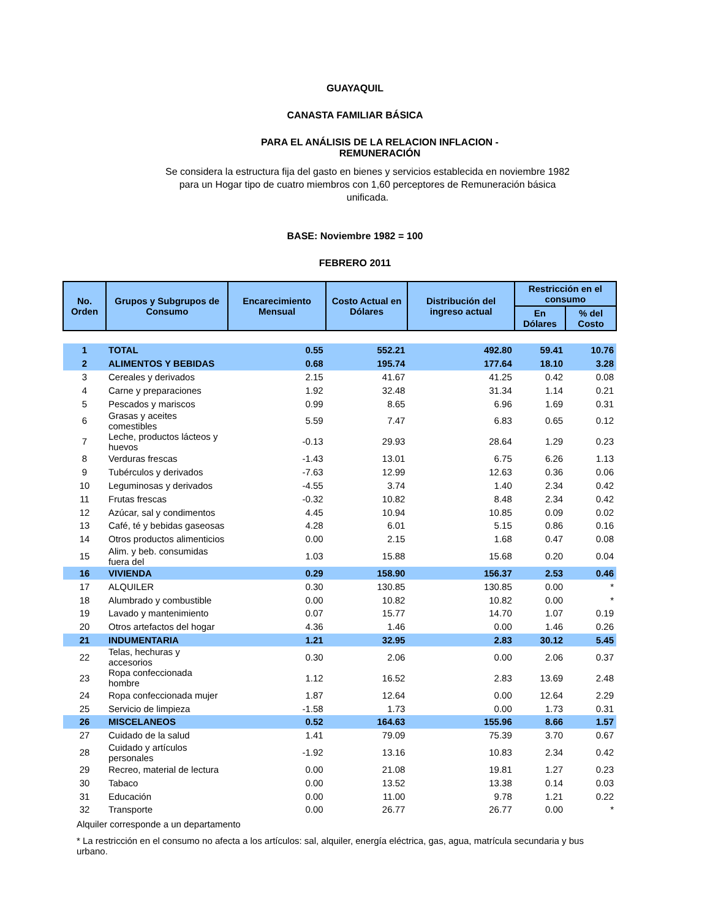GUAYAQUIL
CANASTA FAMILIAR BÁSICA
PARA EL ANÁLISIS DE LA RELACION INFLACION - REMUNERACIÓN
Se considera la estructura fija del gasto en bienes y servicios establecida en noviembre 1982 para un Hogar tipo de cuatro miembros con 1,60 perceptores de Remuneración básica unificada.
BASE: Noviembre 1982 = 100
FEBRERO 2011
| No. Orden | Grupos y Subgrupos de Consumo | Encarecimiento Mensual | Costo Actual en Dólares | Distribución del ingreso actual | Restricción en el consumo | |
| --- | --- | --- | --- | --- | --- | --- |
| | | | | | En Dólares | % del Costo |
| 1 | TOTAL | 0.55 | 552.21 | 492.80 | 59.41 | 10.76 |
| 2 | ALIMENTOS Y BEBIDAS | 0.68 | 195.74 | 177.64 | 18.10 | 3.28 |
| 3 | Cereales y derivados | 2.15 | 41.67 | 41.25 | 0.42 | 0.08 |
| 4 | Carne y preparaciones | 1.92 | 32.48 | 31.34 | 1.14 | 0.21 |
| 5 | Pescados y mariscos | 0.99 | 8.65 | 6.96 | 1.69 | 0.31 |
| 6 | Grasas y aceites comestibles | 5.59 | 7.47 | 6.83 | 0.65 | 0.12 |
| 7 | Leche, productos lácteos y huevos | -0.13 | 29.93 | 28.64 | 1.29 | 0.23 |
| 8 | Verduras frescas | -1.43 | 13.01 | 6.75 | 6.26 | 1.13 |
| 9 | Tubérculos y derivados | -7.63 | 12.99 | 12.63 | 0.36 | 0.06 |
| 10 | Leguminosas y derivados | -4.55 | 3.74 | 1.40 | 2.34 | 0.42 |
| 11 | Frutas frescas | -0.32 | 10.82 | 8.48 | 2.34 | 0.42 |
| 12 | Azúcar, sal y condimentos | 4.45 | 10.94 | 10.85 | 0.09 | 0.02 |
| 13 | Café, té y bebidas gaseosas | 4.28 | 6.01 | 5.15 | 0.86 | 0.16 |
| 14 | Otros productos alimenticios | 0.00 | 2.15 | 1.68 | 0.47 | 0.08 |
| 15 | Alim. y beb. consumidas fuera del | 1.03 | 15.88 | 15.68 | 0.20 | 0.04 |
| 16 | VIVIENDA | 0.29 | 158.90 | 156.37 | 2.53 | 0.46 |
| 17 | ALQUILER | 0.30 | 130.85 | 130.85 | 0.00 | * |
| 18 | Alumbrado y combustible | 0.00 | 10.82 | 10.82 | 0.00 | * |
| 19 | Lavado y mantenimiento | 0.07 | 15.77 | 14.70 | 1.07 | 0.19 |
| 20 | Otros artefactos del hogar | 4.36 | 1.46 | 0.00 | 1.46 | 0.26 |
| 21 | INDUMENTARIA | 1.21 | 32.95 | 2.83 | 30.12 | 5.45 |
| 22 | Telas, hechuras y accesorios | 0.30 | 2.06 | 0.00 | 2.06 | 0.37 |
| 23 | Ropa confeccionada hombre | 1.12 | 16.52 | 2.83 | 13.69 | 2.48 |
| 24 | Ropa confeccionada mujer | 1.87 | 12.64 | 0.00 | 12.64 | 2.29 |
| 25 | Servicio de limpieza | -1.58 | 1.73 | 0.00 | 1.73 | 0.31 |
| 26 | MISCELANEOS | 0.52 | 164.63 | 155.96 | 8.66 | 1.57 |
| 27 | Cuidado de la salud | 1.41 | 79.09 | 75.39 | 3.70 | 0.67 |
| 28 | Cuidado y artículos personales | -1.92 | 13.16 | 10.83 | 2.34 | 0.42 |
| 29 | Recreo, material de lectura | 0.00 | 21.08 | 19.81 | 1.27 | 0.23 |
| 30 | Tabaco | 0.00 | 13.52 | 13.38 | 0.14 | 0.03 |
| 31 | Educación | 0.00 | 11.00 | 9.78 | 1.21 | 0.22 |
| 32 | Transporte | 0.00 | 26.77 | 26.77 | 0.00 | * |
Alquiler corresponde a un departamento
* La restricción en el consumo no afecta a los artículos: sal, alquiler, energía eléctrica, gas, agua, matrícula secundaria y bus urbano.